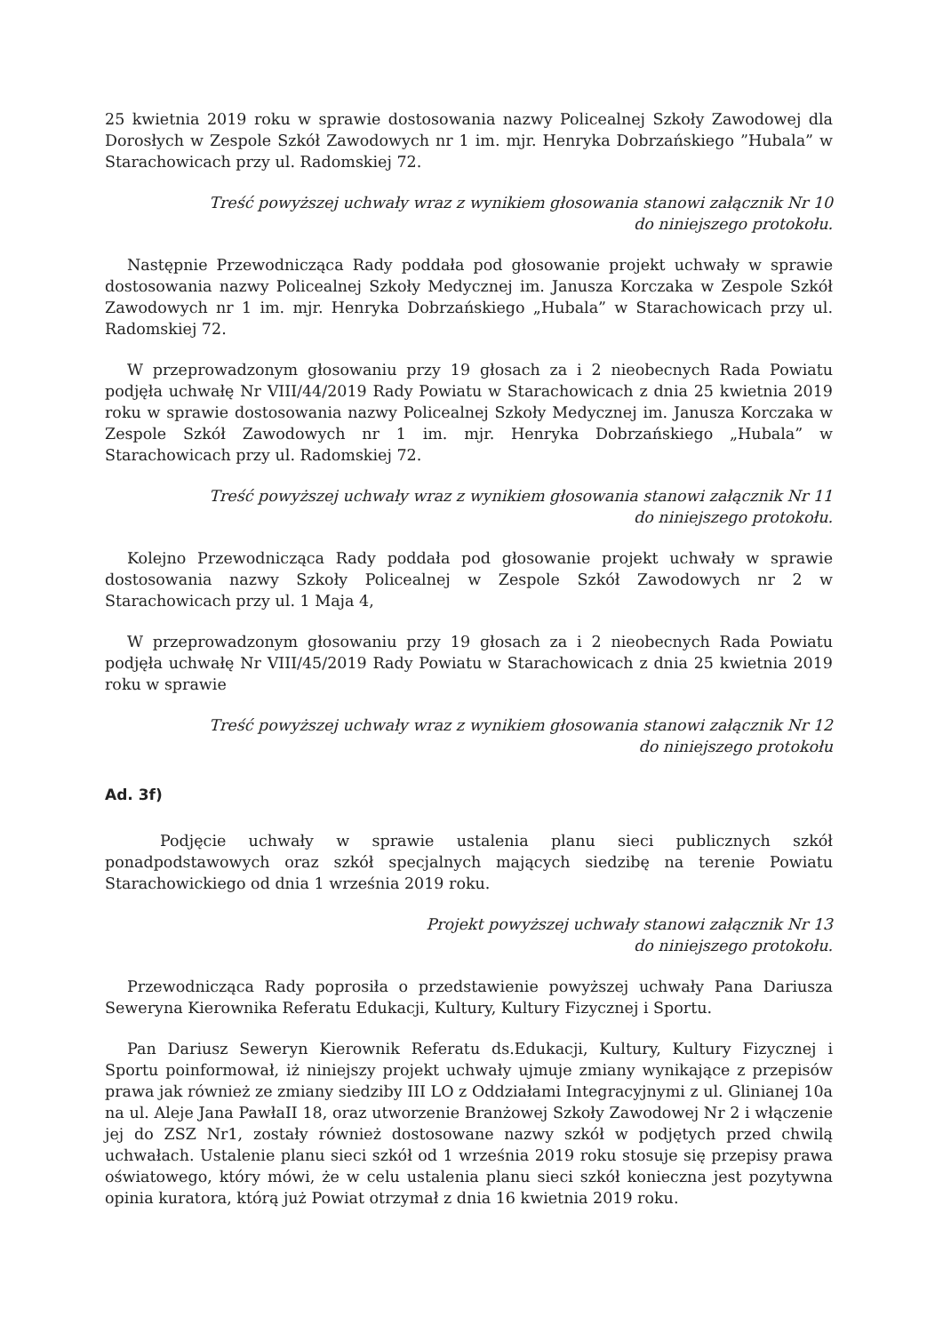25 kwietnia 2019 roku w sprawie dostosowania nazwy Policealnej Szkoły Zawodowej dla Dorosłych w Zespole Szkół Zawodowych nr 1 im. mjr. Henryka Dobrzańskiego ”Hubala” w Starachowicach przy ul. Radomskiej 72.
Treść powyższej uchwały wraz z wynikiem głosowania stanowi załącznik Nr 10
do niniejszego protokołu.
Następnie Przewodnicząca Rady poddała pod głosowanie projekt uchwały w sprawie dostosowania nazwy Policealnej Szkoły Medycznej im. Janusza Korczaka w Zespole Szkół Zawodowych nr 1 im. mjr. Henryka Dobrzańskiego „Hubala” w Starachowicach przy ul. Radomskiej 72.
W przeprowadzonym głosowaniu przy 19 głosach za i 2 nieobecnych Rada Powiatu podjęła uchwałę Nr VIII/44/2019 Rady Powiatu w Starachowicach z dnia 25 kwietnia 2019 roku w sprawie dostosowania nazwy Policealnej Szkoły Medycznej im. Janusza Korczaka w Zespole Szkół Zawodowych nr 1 im. mjr. Henryka Dobrzańskiego „Hubala” w Starachowicach przy ul. Radomskiej 72.
Treść powyższej uchwały wraz z wynikiem głosowania stanowi załącznik Nr 11
do niniejszego protokołu.
Kolejno Przewodnicząca Rady poddała pod głosowanie projekt uchwały w sprawie dostosowania nazwy Szkoły Policealnej w Zespole Szkół Zawodowych nr 2 w Starachowicach przy ul. 1 Maja 4,
W przeprowadzonym głosowaniu przy 19 głosach za i 2 nieobecnych Rada Powiatu podjęła uchwałę Nr VIII/45/2019 Rady Powiatu w Starachowicach z dnia 25 kwietnia 2019 roku w sprawie
Treść powyższej uchwały wraz z wynikiem głosowania stanowi załącznik Nr 12
do niniejszego protokołu
Ad. 3f)
Podjęcie uchwały w sprawie ustalenia planu sieci publicznych szkół ponadpodstawowych oraz szkół specjalnych mających siedzibę na terenie Powiatu Starachowickiego od dnia 1 września 2019 roku.
Projekt powyższej uchwały stanowi załącznik Nr 13
do niniejszego protokołu.
Przewodnicząca Rady poprosiła o przedstawienie powyższej uchwały Pana Dariusza Seweryna Kierownika Referatu Edukacji, Kultury, Kultury Fizycznej i Sportu.
Pan Dariusz Seweryn Kierownik Referatu ds.Edukacji, Kultury, Kultury Fizycznej i Sportu poinformował, iż niniejszy projekt uchwały ujmuje zmiany wynikające z przepisów prawa jak również ze zmiany siedziby III LO z Oddziałami Integracyjnymi z ul. Glinianej 10a na ul. Aleje Jana PawłaII 18, oraz utworzenie Branżowej Szkoły Zawodowej Nr 2 i włączenie jej do ZSZ Nr1, zostały również dostosowane nazwy szkół w podjętych przed chwilą uchwałach. Ustalenie planu sieci szkół od 1 września 2019 roku stosuje się przepisy prawa oświatowego, który mówi, że w celu ustalenia planu sieci szkół konieczna jest pozytywna opinia kuratora, którą już Powiat otrzymał z dnia 16 kwietnia 2019 roku.